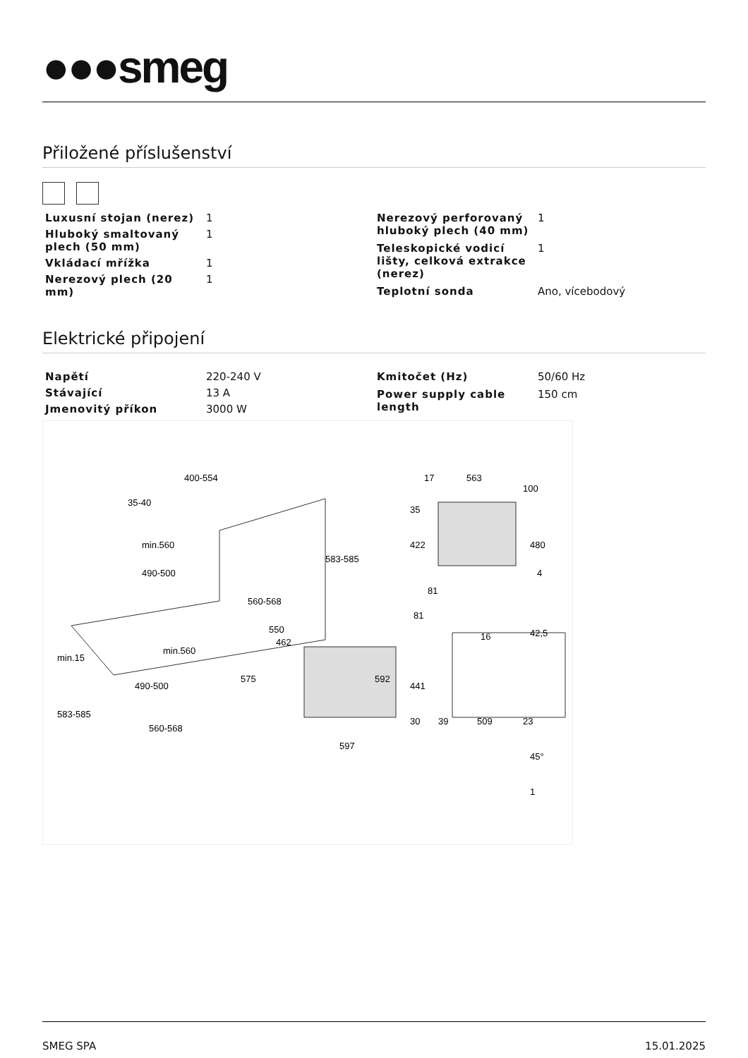●●●smeg
Přiložené příslušenství
| Luxusní stojan (nerez) | 1 |
| Hluboký smaltovaný plech (50 mm) | 1 |
| Vkládací mřížka | 1 |
| Nerezový plech (20 mm) | 1 |
| Nerezový perforovaný hluboký plech (40 mm) | 1 |
| Teleskopické vodicí lišty, celková extrakce (nerez) | 1 |
| Teplotní sonda | Ano, vícebodový |
Elektrické připojení
| Napětí | 220-240 V |
| Stávající | 13 A |
| Jmenovitý příkon | 3000 W |
| Kmitočet (Hz) | 50/60 Hz |
| Power supply cable length | 150 cm |
400-554
35-40
583-585
560-568
560-568
597
550
462
575
592
17
563
100
35
422
480
4
81
81
16
42,5
441
30
39
509
23
45°
1
min.560
490-500
min.15
583-585
min.560
490-500
SMEG SPA 15.01.2025